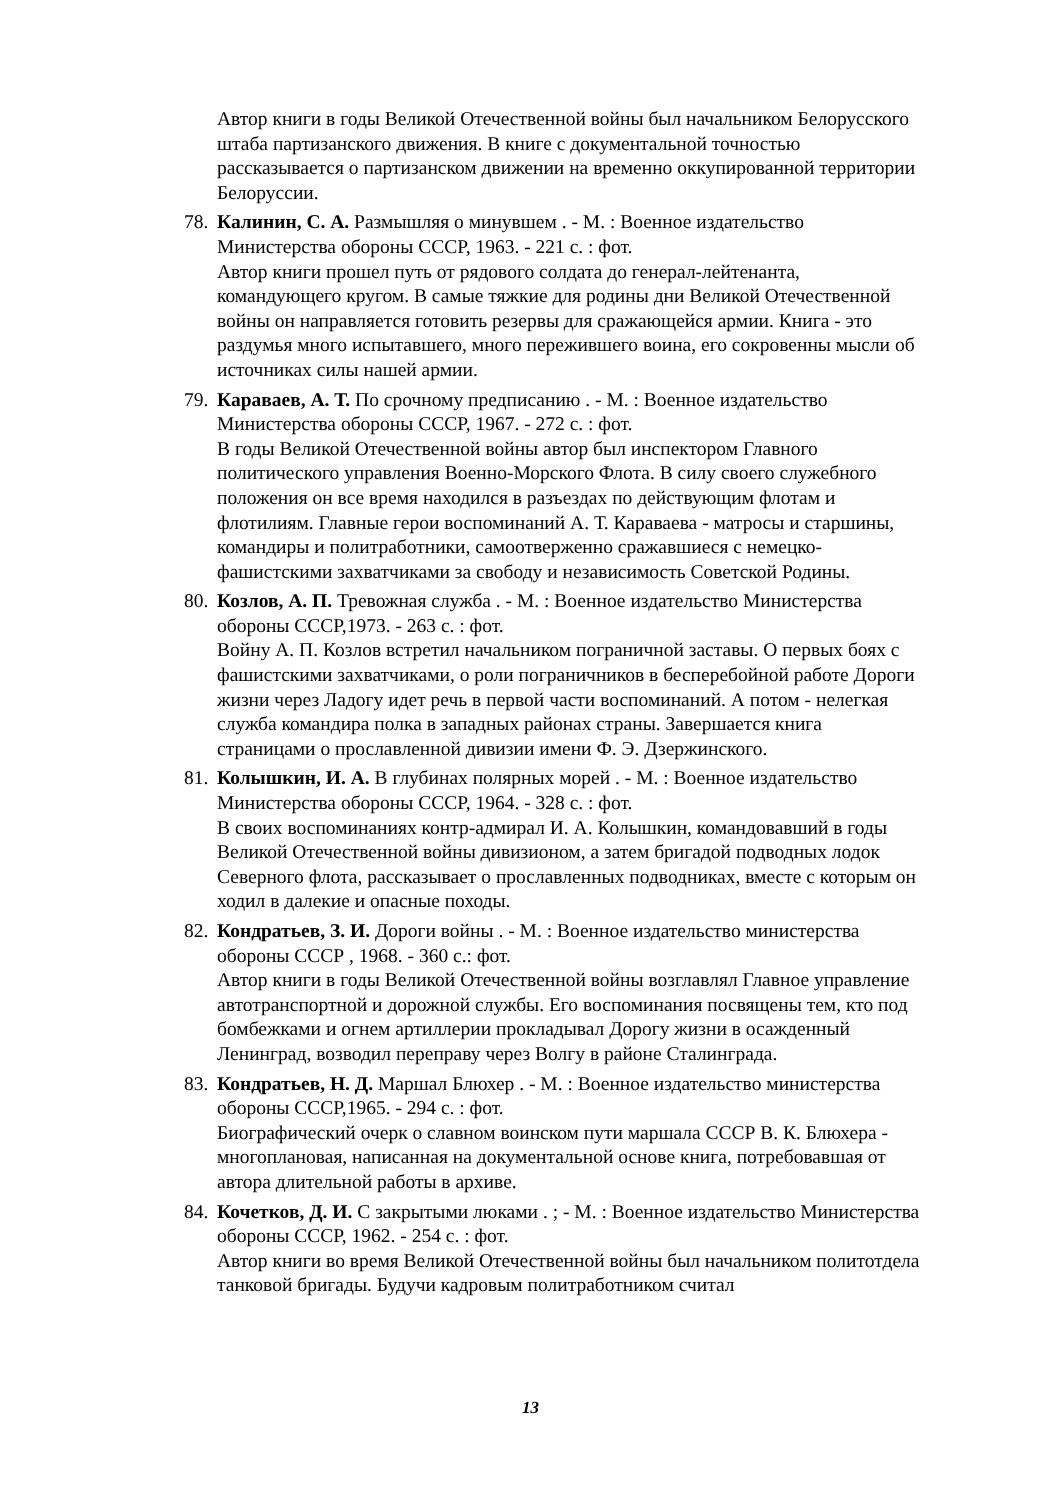Автор книги в годы Великой Отечественной войны был начальником Белорусского штаба партизанского движения. В книге с документальной точностью рассказывается о партизанском движении на временно оккупированной территории Белоруссии.
78.
Калинин, С. А. Размышляя о минувшем . - М. : Военное издательство Министерства обороны СССР, 1963. - 221 с. : фот.
Автор книги прошел путь от рядового солдата до генерал-лейтенанта, командующего кругом. В самые тяжкие для родины дни Великой Отечественной войны он направляется готовить резервы для сражающейся армии. Книга - это раздумья много испытавшего, много пережившего воина, его сокровенны мысли об источниках силы нашей армии.
79.
Караваев, А. Т. По срочному предписанию . - М. : Военное издательство Министерства обороны СССР, 1967. - 272 с. : фот.
В годы Великой Отечественной войны автор был инспектором Главного политического управления Военно-Морского Флота. В силу своего служебного положения он все время находился в разъездах по действующим флотам и флотилиям. Главные герои воспоминаний А. Т. Караваева - матросы и старшины, командиры и политработники, самоотверженно сражавшиеся с немецко-фашистскими захватчиками за свободу и независимость Советской Родины.
80.
Козлов, А. П. Тревожная служба . - М. : Военное издательство Министерства обороны СССР,1973. - 263 с. : фот.
Войну А. П. Козлов встретил начальником пограничной заставы. О первых боях с фашистскими захватчиками, о роли пограничников в бесперебойной работе Дороги жизни через Ладогу идет речь в первой части воспоминаний. А потом - нелегкая служба командира полка в западных районах страны. Завершается книга страницами о прославленной дивизии имени Ф. Э. Дзержинского.
81.
Колышкин, И. А. В глубинах полярных морей . - М. : Военное издательство Министерства обороны СССР, 1964. - 328 с. : фот.
В своих воспоминаниях контр-адмирал И. А. Колышкин, командовавший в годы Великой Отечественной войны дивизионом, а затем бригадой подводных лодок Северного флота, рассказывает о прославленных подводниках, вместе с которым он ходил в далекие и опасные походы.
82.
Кондратьев, З. И. Дороги войны . - М. : Военное издательство министерства обороны СССР , 1968. - 360 с.: фот.
Автор книги в годы Великой Отечественной войны возглавлял Главное управление автотранспортной и дорожной службы. Его воспоминания посвящены тем, кто под бомбежками и огнем артиллерии прокладывал Дорогу жизни в осажденный Ленинград, возводил переправу через Волгу в районе Сталинграда.
83.
Кондратьев, Н. Д. Маршал Блюхер . - М. : Военное издательство министерства обороны СССР,1965. - 294 с. : фот.
Биографический очерк о славном воинском пути маршала СССР В. К. Блюхера - многоплановая, написанная на документальной основе книга, потребовавшая от автора длительной работы в архиве.
84.
Кочетков, Д. И. С закрытыми люками . ; - М. : Военное издательство Министерства обороны СССР, 1962. - 254 с. : фот.
Автор книги во время Великой Отечественной войны был начальником политотдела танковой бригады. Будучи кадровым политработником считал
13